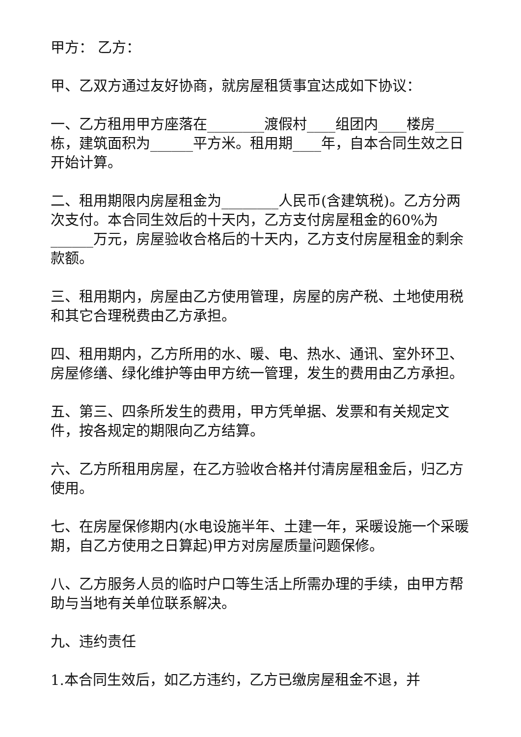甲方： 乙方：
甲、乙双方通过友好协商，就房屋租赁事宜达成如下协议：
一、乙方租用甲方座落在________渡假村____组团内____楼房____栋，建筑面积为______平方米。租用期____年，自本合同生效之日开始计算。
二、租用期限内房屋租金为________人民币(含建筑税)。乙方分两次支付。本合同生效后的十天内，乙方支付房屋租金的60%为______万元，房屋验收合格后的十天内，乙方支付房屋租金的剩余款额。
三、租用期内，房屋由乙方使用管理，房屋的房产税、土地使用税和其它合理税费由乙方承担。
四、租用期内，乙方所用的水、暖、电、热水、通讯、室外环卫、房屋修缮、绿化维护等由甲方统一管理，发生的费用由乙方承担。
五、第三、四条所发生的费用，甲方凭单据、发票和有关规定文件，按各规定的期限向乙方结算。
六、乙方所租用房屋，在乙方验收合格并付清房屋租金后，归乙方使用。
七、在房屋保修期内(水电设施半年、土建一年，采暖设施一个采暖期，自乙方使用之日算起)甲方对房屋质量问题保修。
八、乙方服务人员的临时户口等生活上所需办理的手续，由甲方帮助与当地有关单位联系解决。
九、违约责任
1.本合同生效后，如乙方违约，乙方已缴房屋租金不退，并